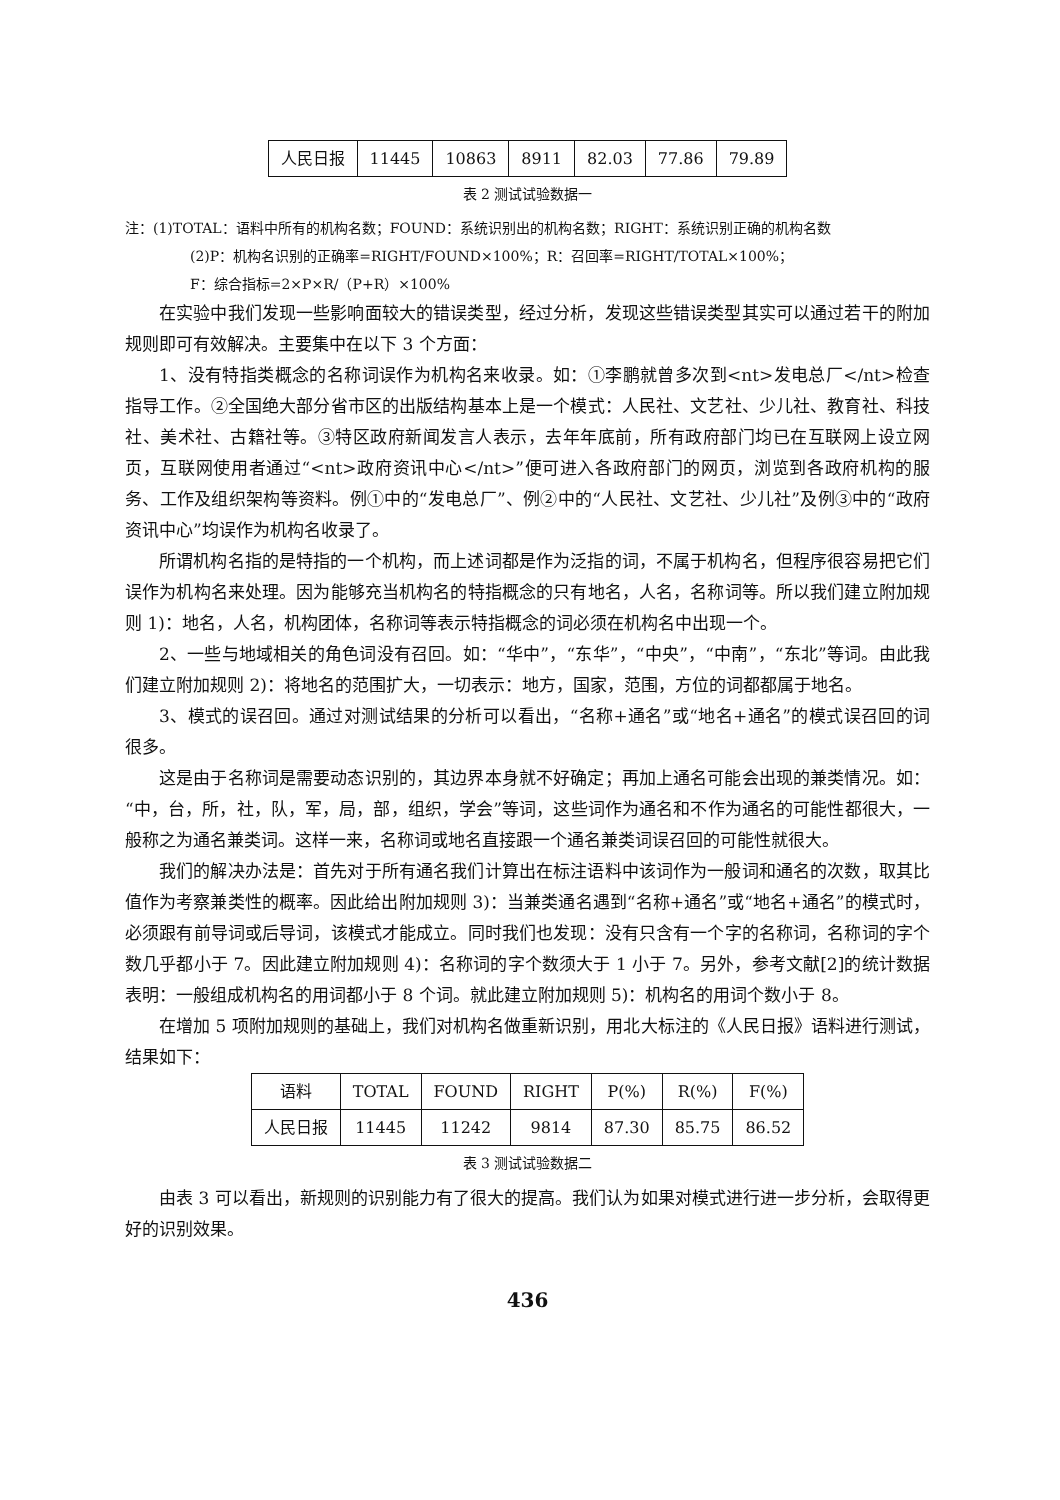| 人民日报 | 11445 | 10863 | 8911 | 82.03 | 77.86 | 79.89 |
表 2 测试试验数据一
注：(1)TOTAL：语料中所有的机构名数；FOUND：系统识别出的机构名数；RIGHT：系统识别正确的机构名数
(2)P：机构名识别的正确率=RIGHT/FOUND×100%；R：召回率=RIGHT/TOTAL×100%；
F：综合指标=2×P×R/（P+R）×100%
在实验中我们发现一些影响面较大的错误类型，经过分析，发现这些错误类型其实可以通过若干的附加规则即可有效解决。主要集中在以下 3 个方面：
1、没有特指类概念的名称词误作为机构名来收录。如：①李鹏就曾多次到<nt>发电总厂</nt>检查指导工作。②全国绝大部分省市区的出版结构基本上是一个模式：人民社、文艺社、少儿社、教育社、科技社、美术社、古籍社等。③特区政府新闻发言人表示，去年年底前，所有政府部门均已在互联网上设立网页，互联网使用者通过“<nt>政府资讯中心</nt>”便可进入各政府部门的网页，浏览到各政府机构的服务、工作及组织架构等资料。例①中的“发电总厂”、例②中的“人民社、文艺社、少儿社”及例③中的“政府资讯中心”均误作为机构名收录了。
所谓机构名指的是特指的一个机构，而上述词都是作为泛指的词，不属于机构名，但程序很容易把它们误作为机构名来处理。因为能够充当机构名的特指概念的只有地名，人名，名称词等。所以我们建立附加规则 1)：地名，人名，机构团体，名称词等表示特指概念的词必须在机构名中出现一个。
2、一些与地域相关的角色词没有召回。如：“华中”，“东华”，“中央”，“中南”，“东北”等词。由此我们建立附加规则 2)：将地名的范围扩大，一切表示：地方，国家，范围，方位的词都都属于地名。
3、模式的误召回。通过对测试结果的分析可以看出，“名称+通名”或“地名+通名”的模式误召回的词很多。
这是由于名称词是需要动态识别的，其边界本身就不好确定；再加上通名可能会出现的兼类情况。如：“中，台，所，社，队，军，局，部，组织，学会”等词，这些词作为通名和不作为通名的可能性都很大，一般称之为通名兼类词。这样一来，名称词或地名直接跟一个通名兼类词误召回的可能性就很大。
我们的解决办法是：首先对于所有通名我们计算出在标注语料中该词作为一般词和通名的次数，取其比值作为考察兼类性的概率。因此给出附加规则 3)：当兼类通名遇到“名称+通名”或“地名+通名”的模式时，必须跟有前导词或后导词，该模式才能成立。同时我们也发现：没有只含有一个字的名称词，名称词的字个数几乎都小于 7。因此建立附加规则 4)：名称词的字个数须大于 1 小于 7。另外，参考文献[2]的统计数据表明：一般组成机构名的用词都小于 8 个词。就此建立附加规则 5)：机构名的用词个数小于 8。
在增加 5 项附加规则的基础上，我们对机构名做重新识别，用北大标注的《人民日报》语料进行测试，结果如下：
| 语料 | TOTAL | FOUND | RIGHT | P(%) | R(%) | F(%) |
| --- | --- | --- | --- | --- | --- | --- |
| 人民日报 | 11445 | 11242 | 9814 | 87.30 | 85.75 | 86.52 |
表 3 测试试验数据二
由表 3 可以看出，新规则的识别能力有了很大的提高。我们认为如果对模式进行进一步分析，会取得更好的识别效果。
436